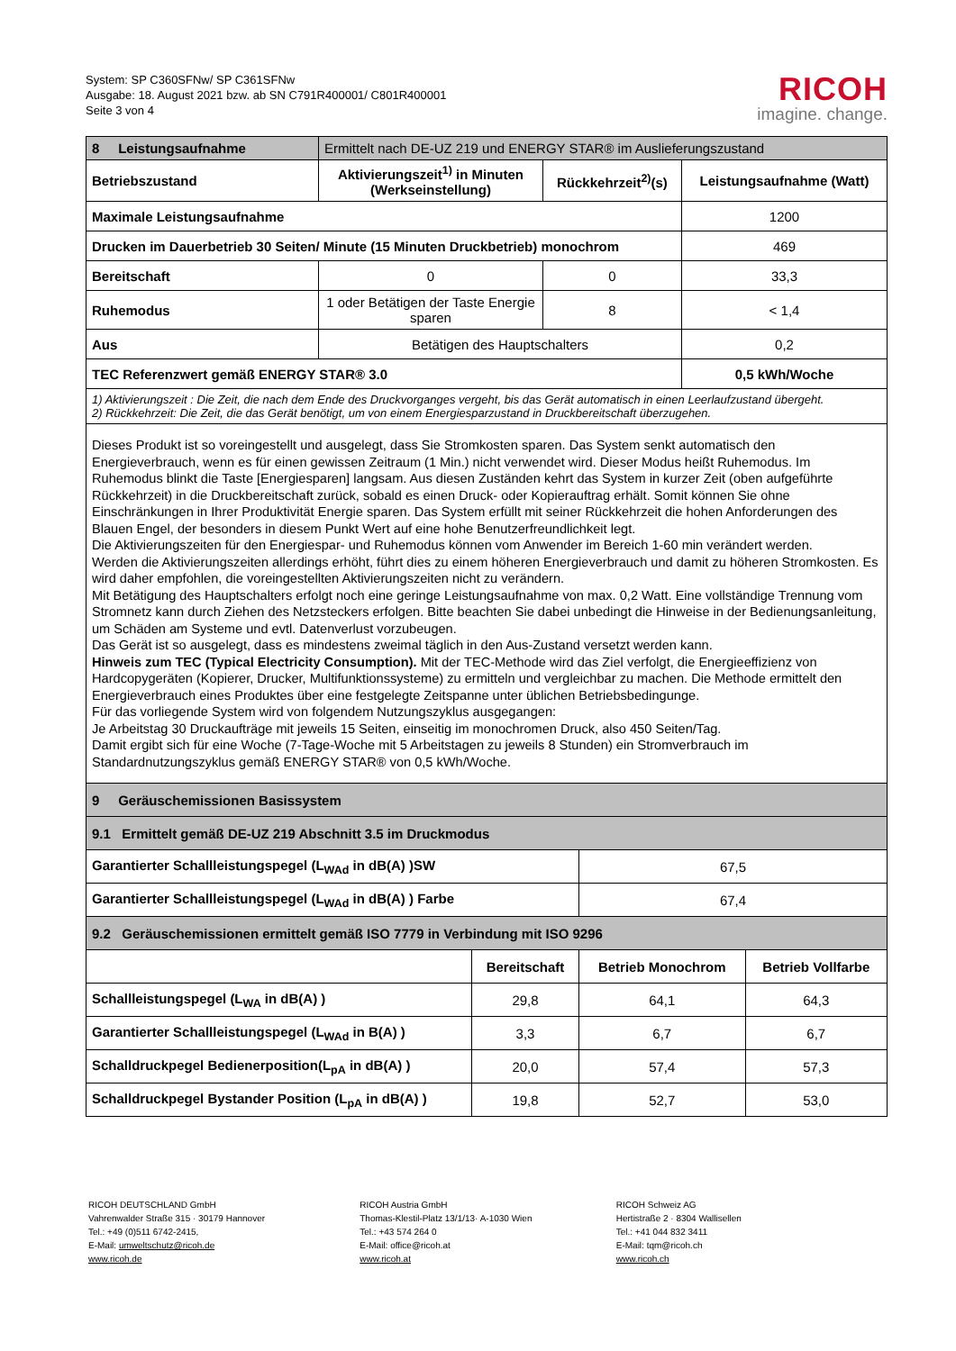System: SP C360SFNw/ SP C361SFNw
Ausgabe: 18. August 2021 bzw. ab SN C791R400001/ C801R400001
Seite 3 von 4
RICOH
imagine. change.
| 8 Leistungsaufnahme | Ermittelt nach DE-UZ 219 und ENERGY STAR® im Auslieferungszustand | | |
| Betriebszustand | Aktivierungszeit<sup>1)</sup> in Minuten (Werkseinstellung) | Rückkehrzeit<sup>2)</sup>(s) | Leistungsaufnahme (Watt) |
| Maximale Leistungsaufnahme | | | 1200 |
| Drucken im Dauerbetrieb 30 Seiten/ Minute (15 Minuten Druckbetrieb) monochrom | | | 469 |
| Bereitschaft | 0 | 0 | 33,3 |
| Ruhemodus | 1 oder Betätigen der Taste Energie sparen | 8 | < 1,4 |
| Aus | Betätigen des Hauptschalters | | 0,2 |
| TEC Referenzwert gemäß ENERGY STAR® 3.0 | | | 0,5 kWh/Woche |
| 1) Aktivierungszeit : Die Zeit, die nach dem Ende des Druckvorganges vergeht, bis das Gerät automatisch in einen Leerlaufzustand übergeht. 2) Rückkehrzeit: Die Zeit, die das Gerät benötigt, um von einem Energiesparzustand in Druckbereitschaft überzugehen. | | | |
| Dieses Produkt ist so voreingestellt und ausgelegt, dass Sie Stromkosten sparen. Das System senkt automatisch den Energieverbrauch, wenn es für einen gewissen Zeitraum (1 Min.) nicht verwendet wird. Dieser Modus heißt Ruhemodus. Im Ruhemodus blinkt die Taste [Energiesparen] langsam. Aus diesen Zuständen kehrt das System in kurzer Zeit (oben aufgeführte Rückkehrzeit) in die Druckbereitschaft zurück, sobald es einen Druck- oder Kopierauftrag erhält. Somit können Sie ohne Einschränkungen in Ihrer Produktivität Energie sparen. Das System erfüllt mit seiner Rückkehrzeit die hohen Anforderungen des Blauen Engel, der besonders in diesem Punkt Wert auf eine hohe Benutzerfreundlichkeit legt. Die Aktivierungszeiten für den Energiespar- und Ruhemodus können vom Anwender im Bereich 1-60 min verändert werden. Werden die Aktivierungszeiten allerdings erhöht, führt dies zu einem höheren Energieverbrauch und damit zu höheren Stromkosten. Es wird daher empfohlen, die voreingestellten Aktivierungszeiten nicht zu verändern. Mit Betätigung des Hauptschalters erfolgt noch eine geringe Leistungsaufnahme von max. 0,2 Watt. Eine vollständige Trennung vom Stromnetz kann durch Ziehen des Netzsteckers erfolgen. Bitte beachten Sie dabei unbedingt die Hinweise in der Bedienungsanleitung, um Schäden am Systeme und evtl. Datenverlust vorzubeugen. Das Gerät ist so ausgelegt, dass es mindestens zweimal täglich in den Aus-Zustand versetzt werden kann. Hinweis zum TEC (Typical Electricity Consumption). Mit der TEC-Methode wird das Ziel verfolgt, die Energieeffizienz von Hardcopygeräten (Kopierer, Drucker, Multifunktionssysteme) zu ermitteln und vergleichbar zu machen. Die Methode ermittelt den Energieverbrauch eines Produktes über eine festgelegte Zeitspanne unter üblichen Betriebsbedingunge. Für das vorliegende System wird von folgendem Nutzungszyklus ausgegangen: Je Arbeitstag 30 Druckaufträge mit jeweils 15 Seiten, einseitig im monochromen Druck, also 450 Seiten/Tag. Damit ergibt sich für eine Woche (7-Tage-Woche mit 5 Arbeitstagen zu jeweils 8 Stunden) ein Stromverbrauch im Standardnutzungszyklus gemäß ENERGY STAR® von 0,5 kWh/Woche. | | | |
| 9 Geräuschemissionen Basissystem | | | |
| 9.1 Ermittelt gemäß DE-UZ 219 Abschnitt 3.5 im Druckmodus | | | |
| Garantierter Schallleistungspegel (L<sub>WAd</sub> in dB(A) )SW | | 67,5 | |
| Garantierter Schallleistungspegel (L<sub>WAd</sub> in dB(A) ) Farbe | | 67,4 | |
| 9.2 Geräuschemissionen ermittelt gemäß ISO 7779 in Verbindung mit ISO 9296 | | | |
| | Bereitschaft | Betrieb Monochrom | Betrieb Vollfarbe |
| Schallleistungspegel (L<sub>WA</sub> in dB(A) ) | 29,8 | 64,1 | 64,3 |
| Garantierter Schallleistungspegel (L<sub>WAd</sub> in B(A) ) | 3,3 | 6,7 | 6,7 |
| Schalldruckpegel Bedienerposition(L<sub>pA</sub> in dB(A) ) | 20,0 | 57,4 | 57,3 |
| Schalldruckpegel Bystander Position (L<sub>pA</sub> in dB(A) ) | 19,8 | 52,7 | 53,0 |
RICOH DEUTSCHLAND GmbH
Vahrenwalder Straße 315 · 30179 Hannover
Tel.: +49 (0)511 6742-2415,
E-Mail: umweltschutz@ricoh.de
www.ricoh.de
RICOH Austria GmbH
Thomas-Klestil-Platz 13/1/13· A-1030 Wien
Tel.: +43 574 264 0
E-Mail: office@ricoh.at
www.ricoh.at
RICOH Schweiz AG
Hertistraße 2 · 8304 Wallisellen
Tel.: +41 044 832 3411
E-Mail: tqm@ricoh.ch
www.ricoh.ch